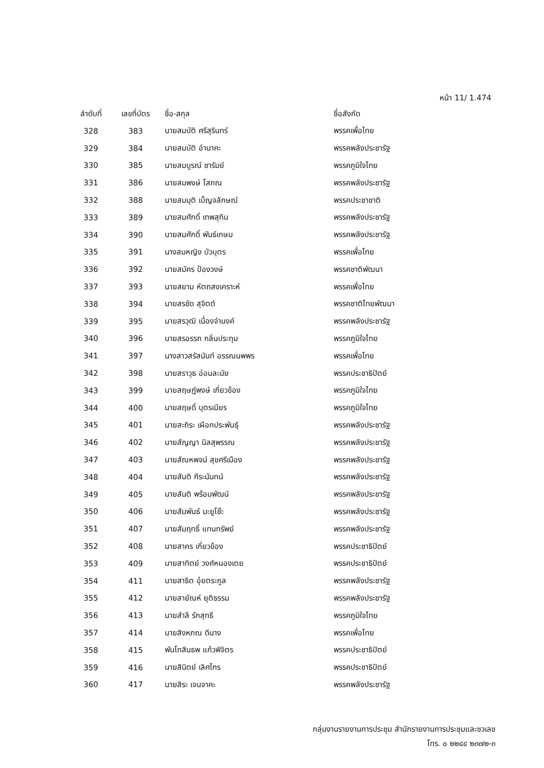หน้า 11/ 1.474
| ลำดับที่ | เลขที่บัตร | ชื่อ-สกุล | ชื่อสังกัด |
| --- | --- | --- | --- |
| 328 | 383 | นายสมบัติ ศรีสุรินทร์ | พรรคเพื่อไทย |
| 329 | 384 | นายสมบัติ อำนาคะ | พรรคพลังประชารัฐ |
| 330 | 385 | นายสมบูรณ์ ซารัมย์ | พรรคภูมิใจไทย |
| 331 | 386 | นายสมพงษ์ โสภณ | พรรคพลังประชารัฐ |
| 332 | 388 | นายสมมุติ เบ็ญจลักษณ์ | พรรคประชาชาติ |
| 333 | 389 | นายสมศักดิ์ เทพสุทิน | พรรคพลังประชารัฐ |
| 334 | 390 | นายสมศักดิ์ พันธ์เกษม | พรรคพลังประชารัฐ |
| 335 | 391 | นางสมหญิง บัวบุตร | พรรคเพื่อไทย |
| 336 | 392 | นายสมัคร ป้องวงษ์ | พรรคชาติพัฒนา |
| 337 | 393 | นายสยาม หัตถสงเคราะห์ | พรรคเพื่อไทย |
| 338 | 394 | นายสรชัด สุจิตต์ | พรรคชาติไทยพัฒนา |
| 339 | 395 | นายสรวุฒิ เนื่องจำนงค์ | พรรคพลังประชารัฐ |
| 340 | 396 | นายสรอรรถ กลิ่นประทุม | พรรคภูมิใจไทย |
| 341 | 397 | นางสาวสรัสนันท์ อรรณนพพร | พรรคเพื่อไทย |
| 342 | 398 | นายสราวุธ อ่อนละมัย | พรรคประชาธิปัตย์ |
| 343 | 399 | นายสฤษฏ์พงษ์ เกี่ยวข้อง | พรรคภูมิใจไทย |
| 344 | 400 | นายสฤษดิ์ บุตรเนียร | พรรคภูมิใจไทย |
| 345 | 401 | นายสะถิระ เผือกประพันธุ์ | พรรคพลังประชารัฐ |
| 346 | 402 | นายสัญญา นิลสุพรรณ | พรรคพลังประชารัฐ |
| 347 | 403 | นายสัณหพจน์ สุขศรีเมือง | พรรคพลังประชารัฐ |
| 348 | 404 | นายสันติ กีระนันทน์ | พรรคพลังประชารัฐ |
| 349 | 405 | นายสันติ พร้อมพัฒน์ | พรรคพลังประชารัฐ |
| 350 | 406 | นายสัมพันธ์ มะยูโซ๊ะ | พรรคพลังประชารัฐ |
| 351 | 407 | นายสัมฤทธิ์ แทนทรัพย์ | พรรคพลังประชารัฐ |
| 352 | 408 | นายสาคร เกี่ยวข้อง | พรรคประชาธิปัตย์ |
| 353 | 409 | นายสาทิตย์ วงศ์หนองเตย | พรรคประชาธิปัตย์ |
| 354 | 411 | นายสาธิต อุ๋ยตระกูล | พรรคพลังประชารัฐ |
| 355 | 412 | นายสายัณห์ ยุติธรรม | พรรคพลังประชารัฐ |
| 356 | 413 | นายสำลี รักสุทธี | พรรคภูมิใจไทย |
| 357 | 414 | นายสิงหภณ ดีนาง | พรรคเพื่อไทย |
| 358 | 415 | พันโทสินธพ แก้วพิจิตร | พรรคประชาธิปัตย์ |
| 359 | 416 | นายสินิตย์ เลิศไกร | พรรคประชาธิปัตย์ |
| 360 | 417 | นายสิระ เจนจาคะ | พรรคพลังประชารัฐ |
กลุ่มงานรายงานการประชุม สำนักรายงานการประชุมและชวเลข
โทร. ๐ ๒๒๔๔ ๒๓๗๒-๓